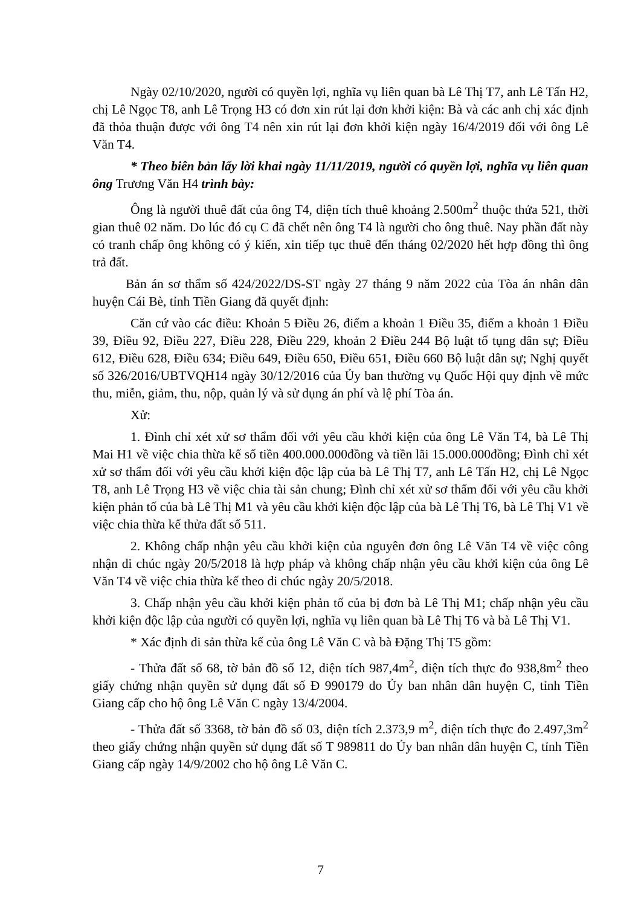Ngày 02/10/2020, người có quyền lợi, nghĩa vụ liên quan bà Lê Thị T7, anh Lê Tấn H2, chị Lê Ngọc T8, anh Lê Trọng H3 có đơn xin rút lại đơn khởi kiện: Bà và các anh chị xác định đã thỏa thuận được với ông T4 nên xin rút lại đơn khởi kiện ngày 16/4/2019 đối với ông Lê Văn T4.
* Theo biên bản lấy lời khai ngày 11/11/2019, người có quyền lợi, nghĩa vụ liên quan ông Trương Văn H4 trình bày:
Ông là người thuê đất của ông T4, diện tích thuê khoảng 2.500m<sup>2</sup> thuộc thửa 521, thời gian thuê 02 năm. Do lúc đó cụ C đã chết nên ông T4 là người cho ông thuê. Nay phần đất này có tranh chấp ông không có ý kiến, xin tiếp tục thuê đến tháng 02/2020 hết hợp đồng thì ông trả đất.
Bản án sơ thẩm số 424/2022/DS-ST ngày 27 tháng 9 năm 2022 của Tòa án nhân dân huyện Cái Bè, tỉnh Tiền Giang đã quyết định:
Căn cứ vào các điều: Khoản 5 Điều 26, điểm a khoản 1 Điều 35, điểm a khoản 1 Điều 39, Điều 92, Điều 227, Điều 228, Điều 229, khoản 2 Điều 244 Bộ luật tố tụng dân sự; Điều 612, Điều 628, Điều 634; Điều 649, Điều 650, Điều 651, Điều 660 Bộ luật dân sự; Nghị quyết số 326/2016/UBTVQH14 ngày 30/12/2016 của Ủy ban thường vụ Quốc Hội quy định về mức thu, miễn, giảm, thu, nộp, quản lý và sử dụng án phí và lệ phí Tòa án.
Xử:
1. Đình chỉ xét xử sơ thẩm đối với yêu cầu khởi kiện của ông Lê Văn T4, bà Lê Thị Mai H1 về việc chia thừa kế số tiền 400.000.000đồng và tiền lãi 15.000.000đồng; Đình chỉ xét xử sơ thẩm đối với yêu cầu khởi kiện độc lập của bà Lê Thị T7, anh Lê Tấn H2, chị Lê Ngọc T8, anh Lê Trọng H3 về việc chia tài sản chung; Đình chỉ xét xử sơ thẩm đối với yêu cầu khởi kiện phản tố của bà Lê Thị M1 và yêu cầu khởi kiện độc lập của bà Lê Thị T6, bà Lê Thị V1 về việc chia thừa kế thửa đất số 511.
2. Không chấp nhận yêu cầu khởi kiện của nguyên đơn ông Lê Văn T4 về việc công nhận di chúc ngày 20/5/2018 là hợp pháp và không chấp nhận yêu cầu khởi kiện của ông Lê Văn T4 về việc chia thừa kế theo di chúc ngày 20/5/2018.
3. Chấp nhận yêu cầu khởi kiện phản tố của bị đơn bà Lê Thị M1; chấp nhận yêu cầu khởi kiện độc lập của người có quyền lợi, nghĩa vụ liên quan bà Lê Thị T6 và bà Lê Thị V1.
* Xác định di sản thừa kế của ông Lê Văn C và bà Đặng Thị T5 gồm:
- Thửa đất số 68, tờ bản đồ số 12, diện tích 987,4m<sup>2</sup>, diện tích thực đo 938,8m<sup>2</sup> theo giấy chứng nhận quyền sử dụng đất số Đ 990179 do Ủy ban nhân dân huyện C, tỉnh Tiền Giang cấp cho hộ ông Lê Văn C ngày 13/4/2004.
- Thửa đất số 3368, tờ bản đồ số 03, diện tích 2.373,9 m<sup>2</sup>, diện tích thực đo 2.497,3m<sup>2</sup> theo giấy chứng nhận quyền sử dụng đất số T 989811 do Ủy ban nhân dân huyện C, tỉnh Tiền Giang cấp ngày 14/9/2002 cho hộ ông Lê Văn C.
7